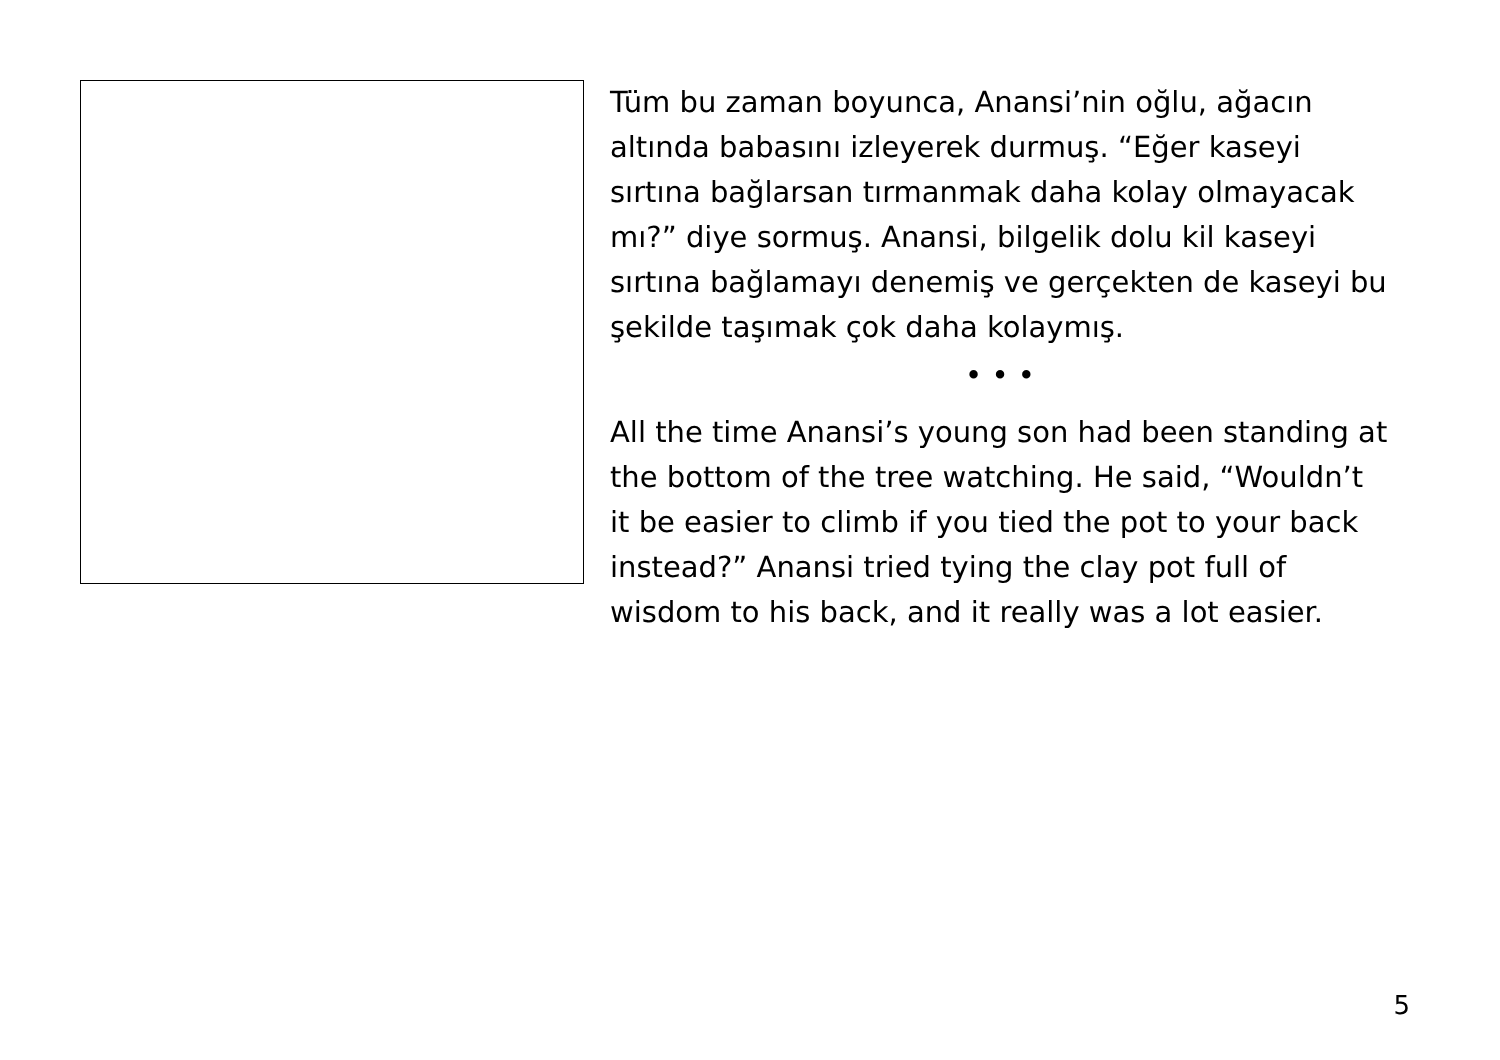Tüm bu zaman boyunca, Anansi’nin oğlu, ağacın altında babasını izleyerek durmuş. “Eğer kaseyi sırtına bağlarsan tırmanmak daha kolay olmayacak mı?” diye sormuş. Anansi, bilgelik dolu kil kaseyi sırtına bağlamayı denemiş ve gerçekten de kaseyi bu şekilde taşımak çok daha kolaymış.
• • •
All the time Anansi’s young son had been standing at the bottom of the tree watching. He said, “Wouldn’t it be easier to climb if you tied the pot to your back instead?” Anansi tried tying the clay pot full of wisdom to his back, and it really was a lot easier.
5